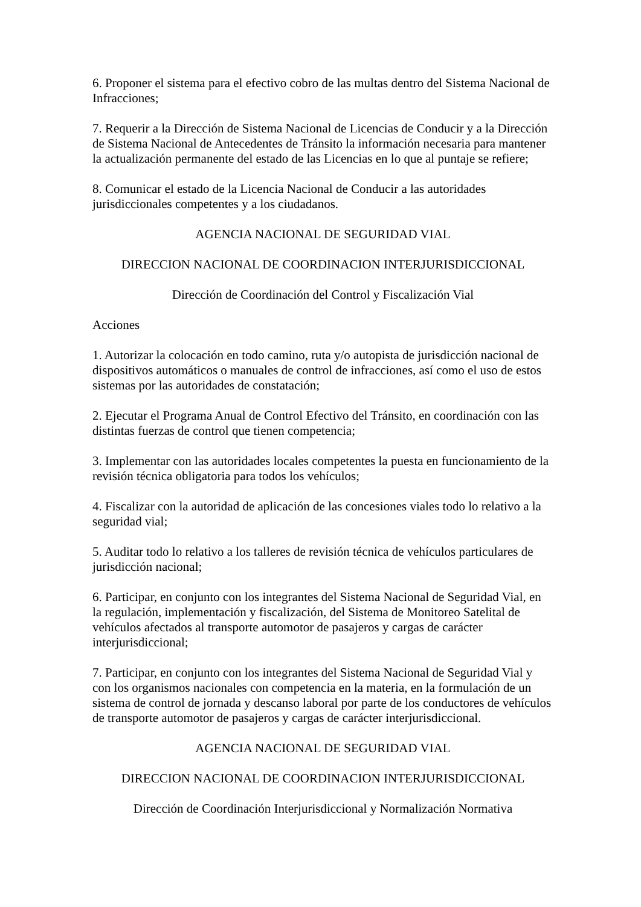6. Proponer el sistema para el efectivo cobro de las multas dentro del Sistema Nacional de Infracciones;
7. Requerir a la Dirección de Sistema Nacional de Licencias de Conducir y a la Dirección de Sistema Nacional de Antecedentes de Tránsito la información necesaria para mantener la actualización permanente del estado de las Licencias en lo que al puntaje se refiere;
8. Comunicar el estado de la Licencia Nacional de Conducir a las autoridades jurisdiccionales competentes y a los ciudadanos.
AGENCIA NACIONAL DE SEGURIDAD VIAL
DIRECCION NACIONAL DE COORDINACION INTERJURISDICCIONAL
Dirección de Coordinación del Control y Fiscalización Vial
Acciones
1. Autorizar la colocación en todo camino, ruta y/o autopista de jurisdicción nacional de dispositivos automáticos o manuales de control de infracciones, así como el uso de estos sistemas por las autoridades de constatación;
2. Ejecutar el Programa Anual de Control Efectivo del Tránsito, en coordinación con las distintas fuerzas de control que tienen competencia;
3. Implementar con las autoridades locales competentes la puesta en funcionamiento de la revisión técnica obligatoria para todos los vehículos;
4. Fiscalizar con la autoridad de aplicación de las concesiones viales todo lo relativo a la seguridad vial;
5. Auditar todo lo relativo a los talleres de revisión técnica de vehículos particulares de jurisdicción nacional;
6. Participar, en conjunto con los integrantes del Sistema Nacional de Seguridad Vial, en la regulación, implementación y fiscalización, del Sistema de Monitoreo Satelital de vehículos afectados al transporte automotor de pasajeros y cargas de carácter interjurisdiccional;
7. Participar, en conjunto con los integrantes del Sistema Nacional de Seguridad Vial y con los organismos nacionales con competencia en la materia, en la formulación de un sistema de control de jornada y descanso laboral por parte de los conductores de vehículos de transporte automotor de pasajeros y cargas de carácter interjurisdiccional.
AGENCIA NACIONAL DE SEGURIDAD VIAL
DIRECCION NACIONAL DE COORDINACION INTERJURISDICCIONAL
Dirección de Coordinación Interjurisdiccional y Normalización Normativa